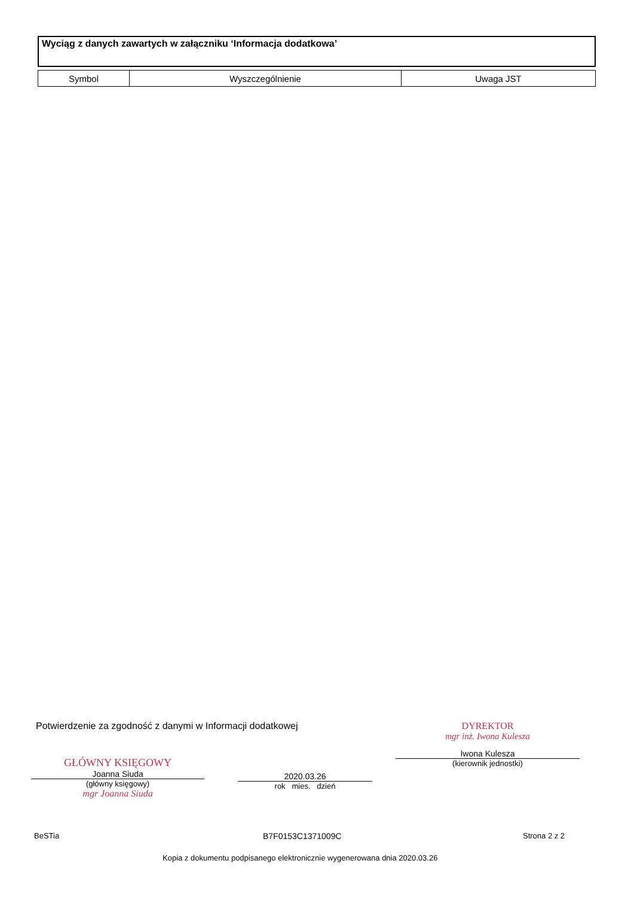Wyciąg z danych zawartych w załączniku ‘Informacja dodatkowa’
| Symbol | Wyszczególnienie | Uwaga JST |
| --- | --- | --- |
Potwierdzenie za zgodność z danymi w Informacji dodatkowej
GŁÓWNY KSIĘGOWY
Joanna Siuda
(główny księgowy)
mgr Joanna Siuda
2020.03.26
rok mies. dzień
DYREKTOR
mgr inż. Iwona Kulesza
Iwona Kulesza
(kierownik jednostki)
BeSTia B7F0153C1371009C Strona 2 z 2
Kopia z dokumentu podpisanego elektronicznie wygenerowana dnia 2020.03.26